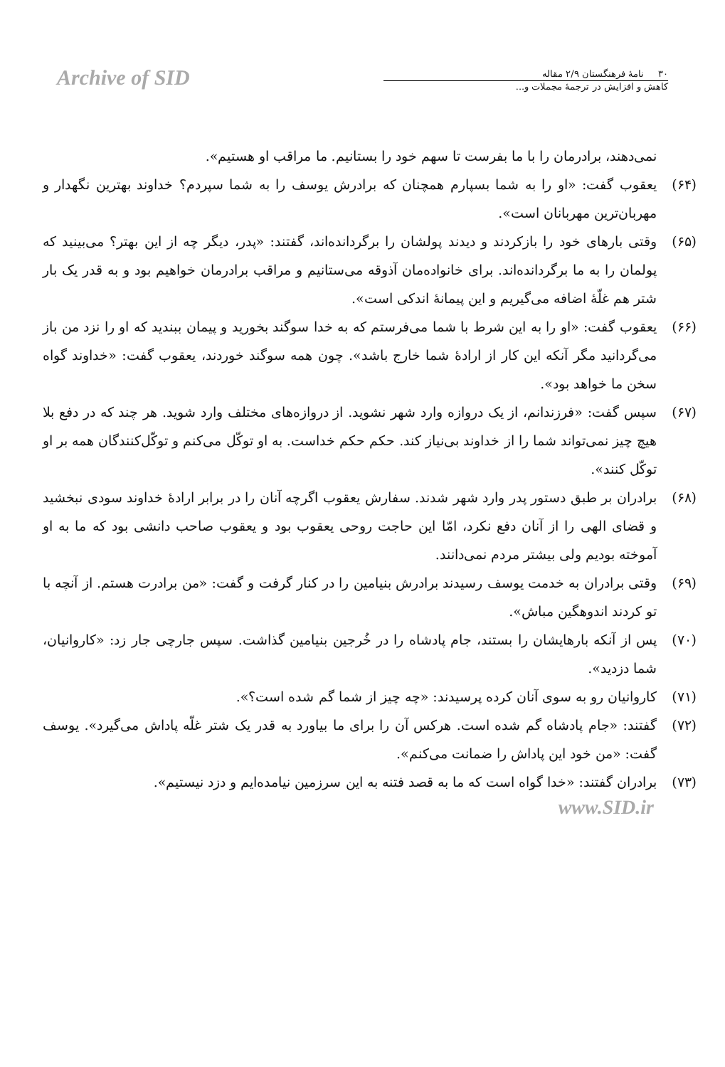Archive of SID
۳۰ نامهٔ فرهنگستان ۲/۹ مقاله
کاهش و افزایش در ترجمهٔ مجملات و...
نمی‌دهند، برادرمان را با ما بفرست تا سهم خود را بستانیم. ما مراقب او هستیم».
(۶۴) یعقوب گفت: «او را به شما بسپارم همچنان که برادرش یوسف را به شما سپردم؟ خداوند بهترین نگهدار و مهربان‌ترین مهربانان است».
(۶۵) وقتی بارهای خود را بازکردند و دیدند پولشان را برگردانده‌اند، گفتند: «پدر، دیگر چه از این بهتر؟ می‌بینید که پولمان را به ما برگردانده‌اند. برای خانواده‌مان آذوقه می‌ستانیم و مراقب برادرمان خواهیم بود و به قدر یک بار شتر هم غلّهٔ اضافه می‌گیریم و این پیمانهٔ اندکی است».
(۶۶) یعقوب گفت: «او را به این شرط با شما می‌فرستم که به خدا سوگند بخورید و پیمان ببندید که او را نزد من باز می‌گردانید مگر آنکه این کار از ارادهٔ شما خارج باشد». چون همه سوگند خوردند، یعقوب گفت: «خداوند گواه سخن ما خواهد بود».
(۶۷) سپس گفت: «فرزندانم، از یک دروازه وارد شهر نشوید. از دروازه‌های مختلف وارد شوید. هر چند که در دفع بلا هیچ چیز نمی‌تواند شما را از خداوند بی‌نیاز کند. حکم حکم خداست. به او توکّل می‌کنم و توکّل‌کنندگان همه بر او توکّل کنند».
(۶۸) برادران بر طبق دستور پدر وارد شهر شدند. سفارش یعقوب اگرچه آنان را در برابر ارادهٔ خداوند سودی نبخشید و قضای الهی را از آنان دفع نکرد، امّا این حاجت روحی یعقوب بود و یعقوب صاحب دانشی بود که ما به او آموخته بودیم ولی بیشتر مردم نمی‌دانند.
(۶۹) وقتی برادران به خدمت یوسف رسیدند برادرش بنیامین را در کنار گرفت و گفت: «من برادرت هستم. از آنچه با تو کردند اندوهگین مباش».
(۷۰) پس از آنکه بارهایشان را بستند، جام پادشاه را در خُرجین بنیامین گذاشت. سپس جارچی جار زد: «کاروانیان، شما دزدید».
(۷۱) کاروانیان رو به سوی آنان کرده پرسیدند: «چه چیز از شما گم شده است؟».
(۷۲) گفتند: «جام پادشاه گم شده است. هرکس آن را برای ما بیاورد به قدر یک شتر غلّه پاداش می‌گیرد». یوسف گفت: «من خود این پاداش را ضمانت می‌کنم».
(۷۳) برادران گفتند: «خدا گواه است که ما به قصد فتنه به این سرزمین نیامده‌ایم و دزد نیستیم».
www.SID.ir